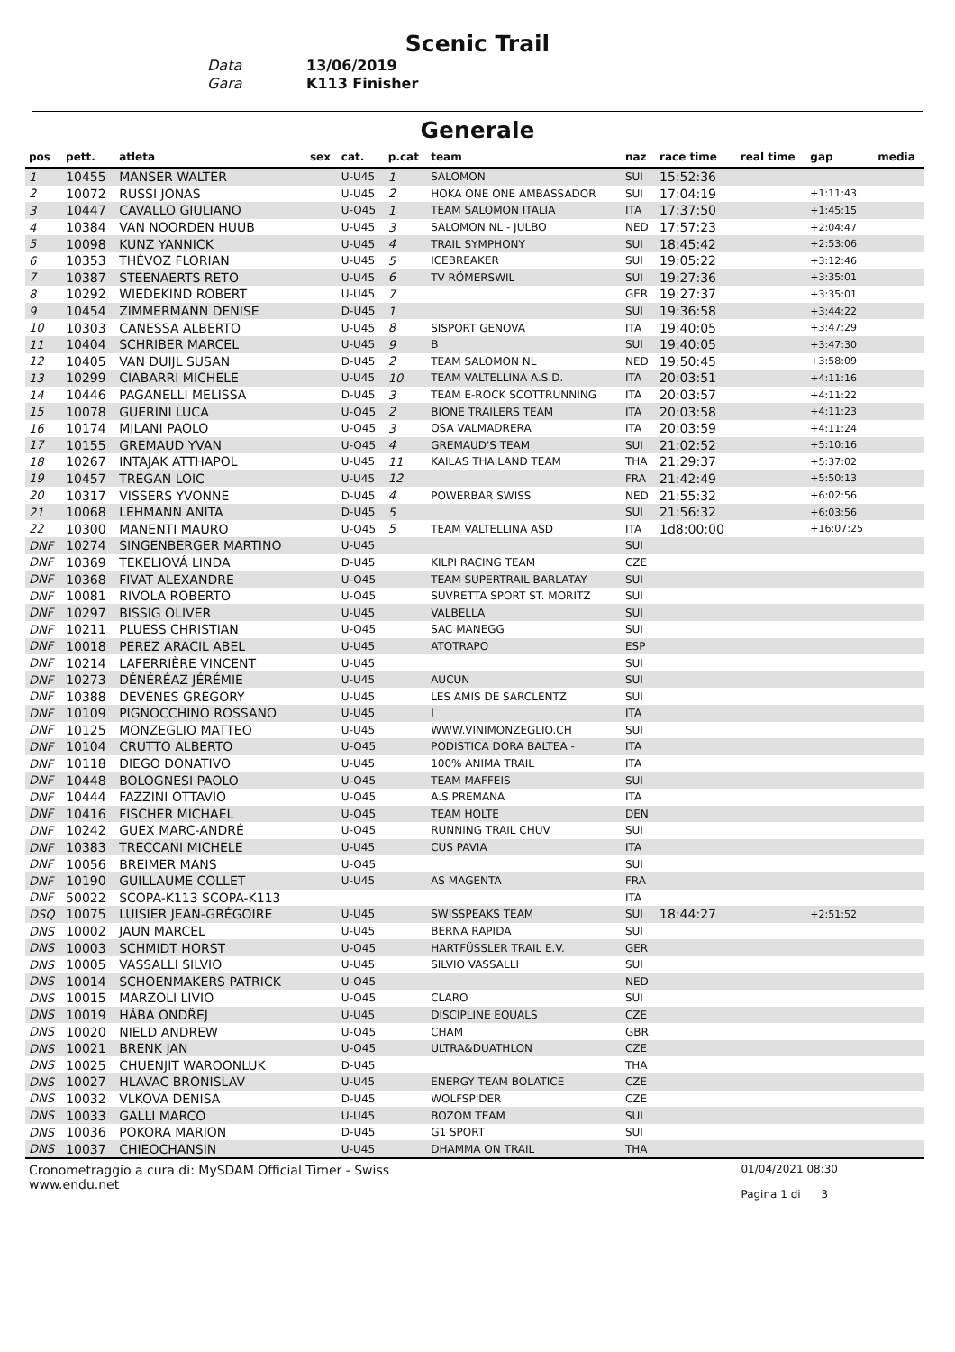Scenic Trail
Data 13/06/2019
Gara K113 Finisher
Generale
| pos | pett. | atleta | sex | cat. | p.cat | team | naz | race time | real time | gap | media |
| --- | --- | --- | --- | --- | --- | --- | --- | --- | --- | --- | --- |
| 1 | 10455 | MANSER WALTER | | U-U45 | 1 | SALOMON | SUI | 15:52:36 | | | |
| 2 | 10072 | RUSSI JONAS | | U-U45 | 2 | HOKA ONE ONE AMBASSADOR | SUI | 17:04:19 | | +1:11:43 | |
| 3 | 10447 | CAVALLO GIULIANO | | U-O45 | 1 | TEAM SALOMON ITALIA | ITA | 17:37:50 | | +1:45:15 | |
| 4 | 10384 | VAN NOORDEN HUUB | | U-U45 | 3 | SALOMON NL - JULBO | NED | 17:57:23 | | +2:04:47 | |
| 5 | 10098 | KUNZ YANNICK | | U-U45 | 4 | TRAIL SYMPHONY | SUI | 18:45:42 | | +2:53:06 | |
| 6 | 10353 | THÉVOZ FLORIAN | | U-U45 | 5 | ICEBREAKER | SUI | 19:05:22 | | +3:12:46 | |
| 7 | 10387 | STEENAERTS RETO | | U-U45 | 6 | TV RÖMERSWIL | SUI | 19:27:36 | | +3:35:01 | |
| 8 | 10292 | WIEDEKIND ROBERT | | U-U45 | 7 | | GER | 19:27:37 | | +3:35:01 | |
| 9 | 10454 | ZIMMERMANN DENISE | | D-U45 | 1 | | SUI | 19:36:58 | | +3:44:22 | |
| 10 | 10303 | CANESSA ALBERTO | | U-U45 | 8 | SISPORT GENOVA | ITA | 19:40:05 | | +3:47:29 | |
| 11 | 10404 | SCHRIBER MARCEL | | U-U45 | 9 | B | SUI | 19:40:05 | | +3:47:30 | |
| 12 | 10405 | VAN DUIJL SUSAN | | D-U45 | 2 | TEAM SALOMON NL | NED | 19:50:45 | | +3:58:09 | |
| 13 | 10299 | CIABARRI MICHELE | | U-U45 | 10 | TEAM VALTELLINA A.S.D. | ITA | 20:03:51 | | +4:11:16 | |
| 14 | 10446 | PAGANELLI MELISSA | | D-U45 | 3 | TEAM E-ROCK SCOTTRUNNING | ITA | 20:03:57 | | +4:11:22 | |
| 15 | 10078 | GUERINI LUCA | | U-O45 | 2 | BIONE TRAILERS TEAM | ITA | 20:03:58 | | +4:11:23 | |
| 16 | 10174 | MILANI PAOLO | | U-O45 | 3 | OSA VALMADRERA | ITA | 20:03:59 | | +4:11:24 | |
| 17 | 10155 | GREMAUD YVAN | | U-O45 | 4 | GREMAUD'S TEAM | SUI | 21:02:52 | | +5:10:16 | |
| 18 | 10267 | INTAJAK ATTHAPOL | | U-U45 | 11 | KAILAS THAILAND TEAM | THA | 21:29:37 | | +5:37:02 | |
| 19 | 10457 | TREGAN LOIC | | U-U45 | 12 | | FRA | 21:42:49 | | +5:50:13 | |
| 20 | 10317 | VISSERS YVONNE | | D-U45 | 4 | POWERBAR SWISS | NED | 21:55:32 | | +6:02:56 | |
| 21 | 10068 | LEHMANN ANITA | | D-U45 | 5 | | SUI | 21:56:32 | | +6:03:56 | |
| 22 | 10300 | MANENTI MAURO | | U-O45 | 5 | TEAM VALTELLINA ASD | ITA | 1d8:00:00 | | +16:07:25 | |
| DNF | 10274 | SINGENBERGER MARTINO | | U-U45 | | | SUI | | | | |
| DNF | 10369 | TEKELIOVÁ LINDA | | D-U45 | | KILPI RACING TEAM | CZE | | | | |
| DNF | 10368 | FIVAT ALEXANDRE | | U-O45 | | TEAM SUPERTRAIL BARLATAY | SUI | | | | |
| DNF | 10081 | RIVOLA ROBERTO | | U-O45 | | SUVRETTA SPORT ST. MORITZ | SUI | | | | |
| DNF | 10297 | BISSIG OLIVER | | U-U45 | | VALBELLA | SUI | | | | |
| DNF | 10211 | PLUESS CHRISTIAN | | U-O45 | | SAC MANEGG | SUI | | | | |
| DNF | 10018 | PEREZ ARACIL ABEL | | U-U45 | | ATOTRAPO | ESP | | | | |
| DNF | 10214 | LAFERRIÈRE VINCENT | | U-U45 | | | SUI | | | | |
| DNF | 10273 | DÉNÉRÉAZ JÉRÉMIE | | U-U45 | | AUCUN | SUI | | | | |
| DNF | 10388 | DEVÈNES GRÉGORY | | U-U45 | | LES AMIS DE SARCLENTZ | SUI | | | | |
| DNF | 10109 | PIGNOCCHINO ROSSANO | | U-U45 | | I | ITA | | | | |
| DNF | 10125 | MONZEGLIO MATTEO | | U-U45 | | WWW.VINIMONZEGLIO.CH | SUI | | | | |
| DNF | 10104 | CRUTTO ALBERTO | | U-O45 | | PODISTICA DORA BALTEA - | ITA | | | | |
| DNF | 10118 | DIEGO DONATIVO | | U-U45 | | 100% ANIMA TRAIL | ITA | | | | |
| DNF | 10448 | BOLOGNESI PAOLO | | U-O45 | | TEAM MAFFEIS | SUI | | | | |
| DNF | 10444 | FAZZINI OTTAVIO | | U-O45 | | A.S.PREMANA | ITA | | | | |
| DNF | 10416 | FISCHER MICHAEL | | U-O45 | | TEAM HOLTE | DEN | | | | |
| DNF | 10242 | GUEX MARC-ANDRÉ | | U-O45 | | RUNNING TRAIL CHUV | SUI | | | | |
| DNF | 10383 | TRECCANI MICHELE | | U-U45 | | CUS PAVIA | ITA | | | | |
| DNF | 10056 | BREIMER MANS | | U-O45 | | | SUI | | | | |
| DNF | 10190 | GUILLAUME COLLET | | U-U45 | | AS MAGENTA | FRA | | | | |
| DNF | 50022 | SCOPA-K113 SCOPA-K113 | | | | | ITA | | | | |
| DSQ | 10075 | LUISIER JEAN-GRÉGOIRE | | U-U45 | | SWISSPEAKS TEAM | SUI | 18:44:27 | | +2:51:52 | |
| DNS | 10002 | JAUN MARCEL | | U-U45 | | BERNA RAPIDA | SUI | | | | |
| DNS | 10003 | SCHMIDT HORST | | U-O45 | | HARTFÜSSLER TRAIL E.V. | GER | | | | |
| DNS | 10005 | VASSALLI SILVIO | | U-U45 | | SILVIO VASSALLI | SUI | | | | |
| DNS | 10014 | SCHOENMAKERS PATRICK | | U-O45 | | | NED | | | | |
| DNS | 10015 | MARZOLI LIVIO | | U-O45 | | CLARO | SUI | | | | |
| DNS | 10019 | HÁBA ONDŘEJ | | U-U45 | | DISCIPLINE EQUALS | CZE | | | | |
| DNS | 10020 | NIELD ANDREW | | U-O45 | | CHAM | GBR | | | | |
| DNS | 10021 | BRENK JAN | | U-O45 | | ULTRA&DUATHLON | CZE | | | | |
| DNS | 10025 | CHUENJIT WAROONLUK | | D-U45 | | | THA | | | | |
| DNS | 10027 | HLAVAC BRONISLAV | | U-U45 | | ENERGY TEAM BOLATICE | CZE | | | | |
| DNS | 10032 | VLKOVA DENISA | | D-U45 | | WOLFSPIDER | CZE | | | | |
| DNS | 10033 | GALLI MARCO | | U-U45 | | BOZOM TEAM | SUI | | | | |
| DNS | 10036 | POKORA MARION | | D-U45 | | G1 SPORT | SUI | | | | |
| DNS | 10037 | CHIEOCHANSIN | | U-U45 | | DHAMMA ON TRAIL | THA | | | | |
Cronometraggio a cura di: MySDAM Official Timer - Swiss
www.endu.net
01/04/2021 08:30
Pagina 1 di 3